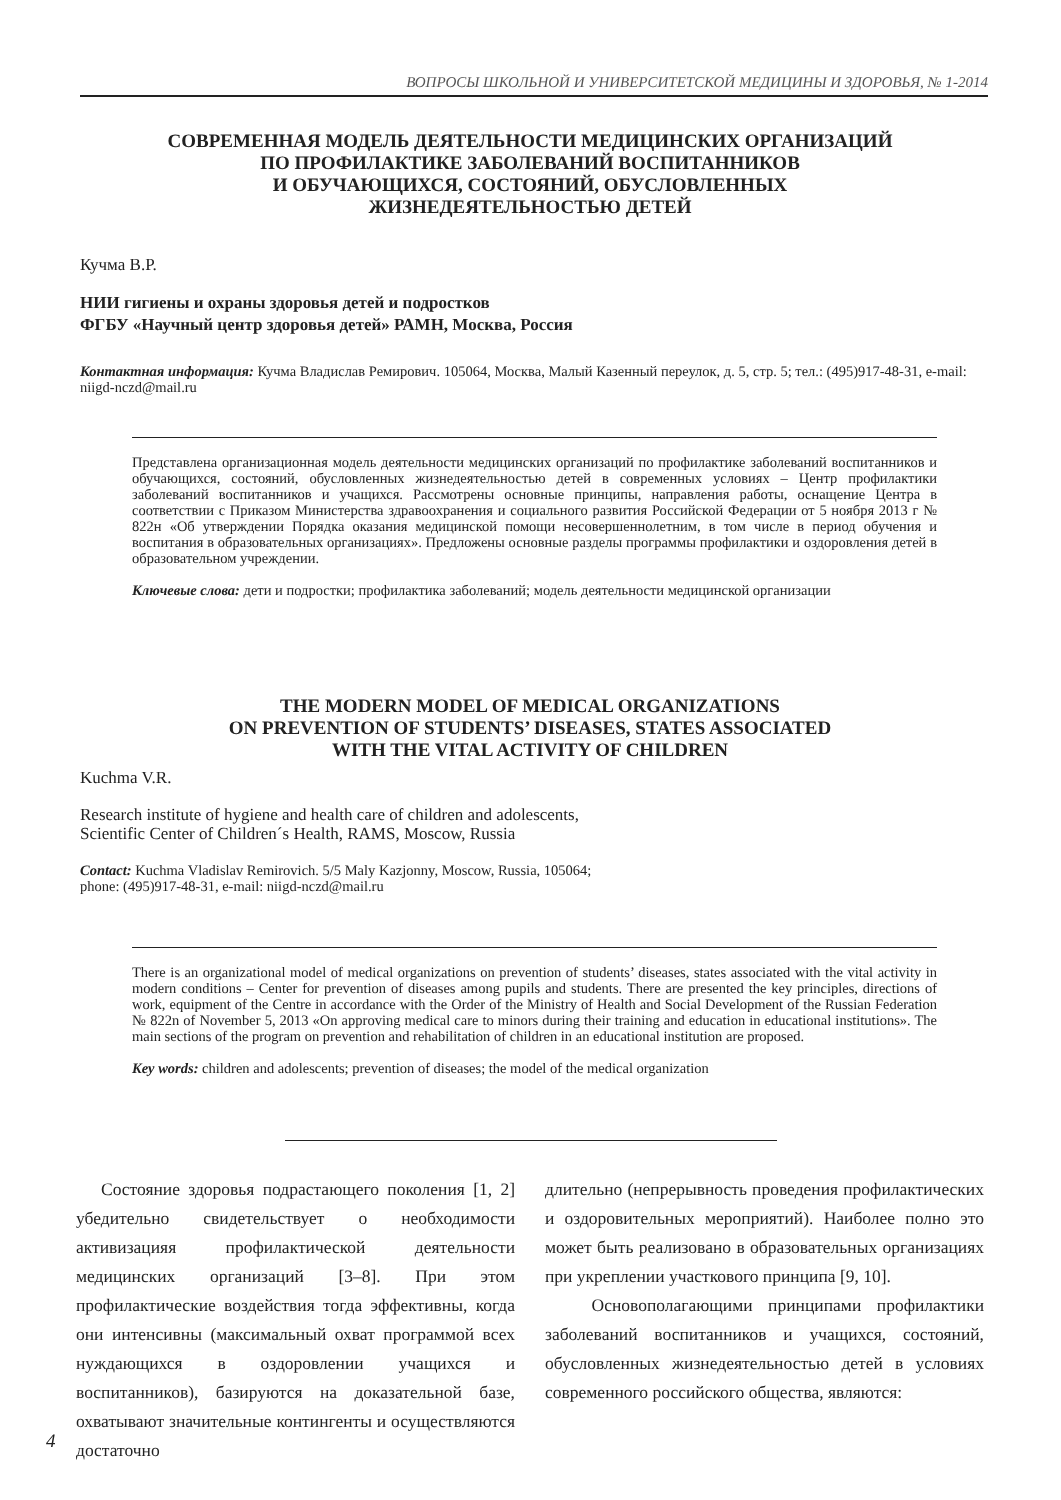ВОПРОСЫ ШКОЛЬНОЙ И УНИВЕРСИТЕТСКОЙ МЕДИЦИНЫ И ЗДОРОВЬЯ, № 1-2014
СОВРЕМЕННАЯ МОДЕЛЬ ДЕЯТЕЛЬНОСТИ МЕДИЦИНСКИХ ОРГАНИЗАЦИЙ
ПО ПРОФИЛАКТИКЕ ЗАБОЛЕВАНИЙ ВОСПИТАННИКОВ
И ОБУЧАЮЩИХСЯ, СОСТОЯНИЙ, ОБУСЛОВЛЕННЫХ
ЖИЗНЕДЕЯТЕЛЬНОСТЬЮ ДЕТЕЙ
Кучма В.Р.
НИИ гигиены и охраны здоровья детей и подростков
ФГБУ «Научный центр здоровья детей» РАМН, Москва, Россия
Контактная информация: Кучма Владислав Ремирович. 105064, Москва, Малый Казенный переулок, д. 5, стр. 5; тел.: (495)917-48-31, e-mail: niigd-nczd@mail.ru
Представлена организационная модель деятельности медицинских организаций по профилактике заболеваний воспитанников и обучающихся, состояний, обусловленных жизнедеятельностью детей в современных условиях – Центр профилактики заболеваний воспитанников и учащихся. Рассмотрены основные принципы, направления работы, оснащение Центра в соответствии с Приказом Министерства здравоохранения и социального развития Российской Федерации от 5 ноября 2013 г № 822н «Об утверждении Порядка оказания медицинской помощи несовершеннолетним, в том числе в период обучения и воспитания в образовательных организациях». Предложены основные разделы программы профилактики и оздоровления детей в образовательном учреждении.
Ключевые слова: дети и подростки; профилактика заболеваний; модель деятельности медицинской организации
THE MODERN MODEL OF MEDICAL ORGANIZATIONS
ON PREVENTION OF STUDENTS’ DISEASES, STATES ASSOCIATED
WITH THE VITAL ACTIVITY OF CHILDREN
Kuchma V.R.
Research institute of hygiene and health care of children and adolescents,
Scientific Center of Children´s Health, RAMS, Moscow, Russia
Contact: Kuchma Vladislav Remirovich. 5/5 Maly Kazjonny, Moscow, Russia, 105064;
phone: (495)917-48-31, e-mail: niigd-nczd@mail.ru
There is an organizational model of medical organizations on prevention of students’ diseases, states associated with the vital activity in modern conditions – Center for prevention of diseases among pupils and students. There are presented the key principles, directions of work, equipment of the Centre in accordance with the Order of the Ministry of Health and Social Development of the Russian Federation № 822n of November 5, 2013 «On approving medical care to minors during their training and education in educational institutions». The main sections of the program on prevention and rehabilitation of children in an educational institution are proposed.
Key words: children and adolescents; prevention of diseases; the model of the medical organization
Состояние здоровья подрастающего поколения [1, 2] убедительно свидетельствует о необходимости активизацияя профилактической деятельности медицинских организаций [3–8]. При этом профилактические воздействия тогда эффективны, когда они интенсивны (максимальный охват программой всех нуждающихся в оздоровлении учащихся и воспитанников), базируются на доказательной базе, охватывают значительные контингенты и осуществляются достаточно
длительно (непрерывность проведения профилактических и оздоровительных мероприятий). Наиболее полно это может быть реализовано в образовательных организациях при укреплении участкового принципа [9, 10].
Основополагающими принципами профилактики заболеваний воспитанников и учащихся, состояний, обусловленных жизнедеятельностью детей в условиях современного российского общества, являются:
4